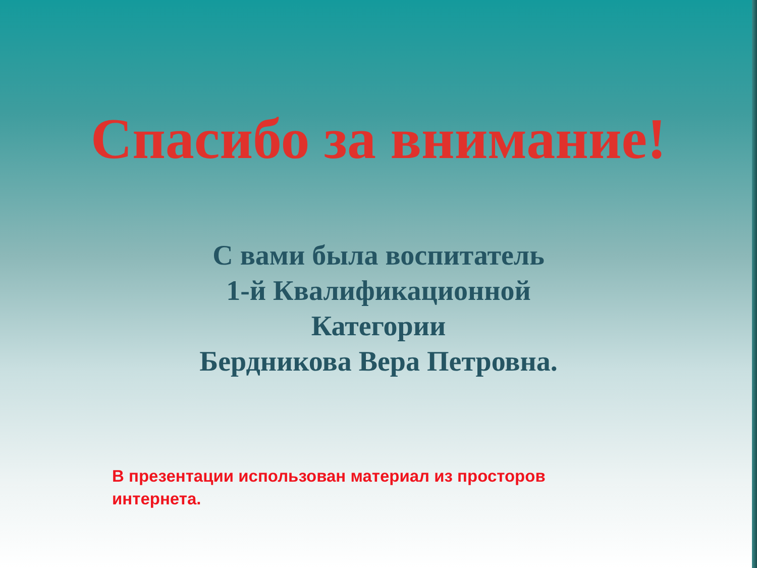Спасибо за внимание!
С вами была воспитатель
1-й Квалификационной
Категории
Бердникова Вера Петровна.
В презентации использован материал из просторов интернета.